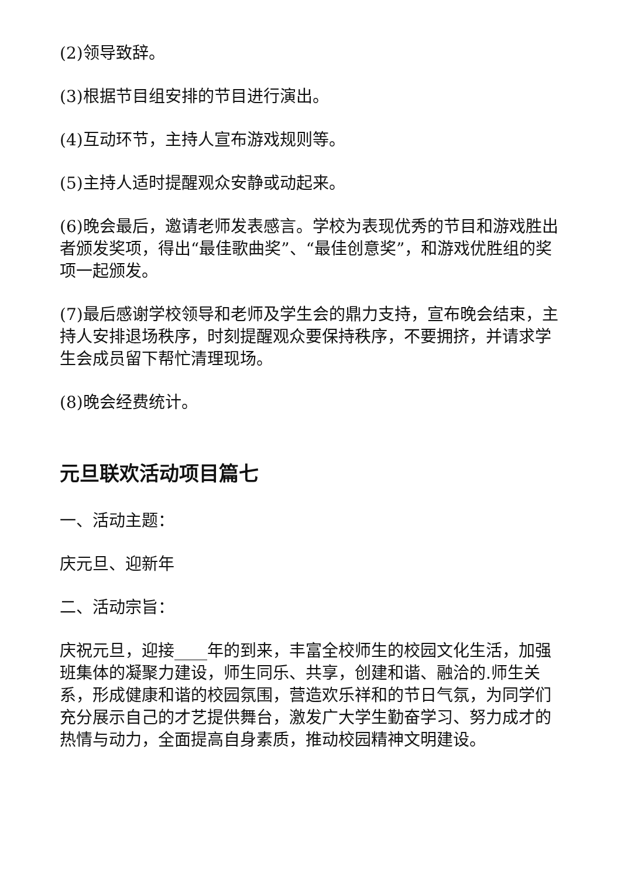(2)领导致辞。
(3)根据节目组安排的节目进行演出。
(4)互动环节，主持人宣布游戏规则等。
(5)主持人适时提醒观众安静或动起来。
(6)晚会最后，邀请老师发表感言。学校为表现优秀的节目和游戏胜出者颁发奖项，得出“最佳歌曲奖”、“最佳创意奖”，和游戏优胜组的奖项一起颁发。
(7)最后感谢学校领导和老师及学生会的鼎力支持，宣布晚会结束，主持人安排退场秩序，时刻提醒观众要保持秩序，不要拥挤，并请求学生会成员留下帮忙清理现场。
(8)晚会经费统计。
元旦联欢活动项目篇七
一、活动主题：
庆元旦、迎新年
二、活动宗旨：
庆祝元旦，迎接____年的到来，丰富全校师生的校园文化生活，加强班集体的凝聚力建设，师生同乐、共享，创建和谐、融洽的.师生关系，形成健康和谐的校园氛围，营造欢乐祥和的节日气氛，为同学们充分展示自己的才艺提供舞台，激发广大学生勤奋学习、努力成才的热情与动力，全面提高自身素质，推动校园精神文明建设。